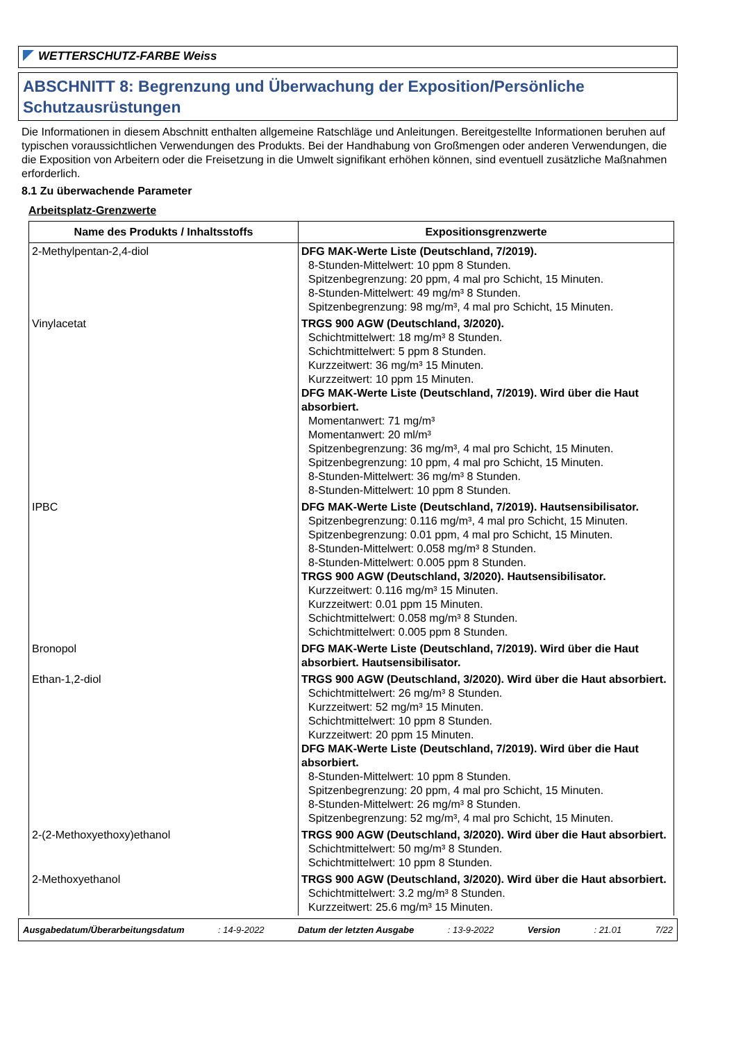WETTERSCHUTZ-FARBE Weiss
ABSCHNITT 8: Begrenzung und Überwachung der Exposition/Persönliche Schutzausrüstungen
Die Informationen in diesem Abschnitt enthalten allgemeine Ratschläge und Anleitungen. Bereitgestellte Informationen beruhen auf typischen voraussichtlichen Verwendungen des Produkts. Bei der Handhabung von Großmengen oder anderen Verwendungen, die die Exposition von Arbeitern oder die Freisetzung in die Umwelt signifikant erhöhen können, sind eventuell zusätzliche Maßnahmen erforderlich.
8.1 Zu überwachende Parameter
Arbeitsplatz-Grenzwerte
| Name des Produkts / Inhaltsstoffs | Expositionsgrenzwerte |
| --- | --- |
| 2-Methylpentan-2,4-diol | DFG MAK-Werte Liste (Deutschland, 7/2019). 8-Stunden-Mittelwert: 10 ppm 8 Stunden. Spitzenbegrenzung: 20 ppm, 4 mal pro Schicht, 15 Minuten. 8-Stunden-Mittelwert: 49 mg/m³ 8 Stunden. Spitzenbegrenzung: 98 mg/m³, 4 mal pro Schicht, 15 Minuten. |
| Vinylacetat | TRGS 900 AGW (Deutschland, 3/2020). Schichtmittelwert: 18 mg/m³ 8 Stunden. Schichtmittelwert: 5 ppm 8 Stunden. Kurzzeitwert: 36 mg/m³ 15 Minuten. Kurzzeitwert: 10 ppm 15 Minuten. DFG MAK-Werte Liste (Deutschland, 7/2019). Wird über die Haut absorbiert. Momentanwert: 71 mg/m³ Momentanwert: 20 ml/m³ Spitzenbegrenzung: 36 mg/m³, 4 mal pro Schicht, 15 Minuten. Spitzenbegrenzung: 10 ppm, 4 mal pro Schicht, 15 Minuten. 8-Stunden-Mittelwert: 36 mg/m³ 8 Stunden. 8-Stunden-Mittelwert: 10 ppm 8 Stunden. |
| IPBC | DFG MAK-Werte Liste (Deutschland, 7/2019). Hautsensibilisator. Spitzenbegrenzung: 0.116 mg/m³, 4 mal pro Schicht, 15 Minuten. Spitzenbegrenzung: 0.01 ppm, 4 mal pro Schicht, 15 Minuten. 8-Stunden-Mittelwert: 0.058 mg/m³ 8 Stunden. 8-Stunden-Mittelwert: 0.005 ppm 8 Stunden. TRGS 900 AGW (Deutschland, 3/2020). Hautsensibilisator. Kurzzeitwert: 0.116 mg/m³ 15 Minuten. Kurzzeitwert: 0.01 ppm 15 Minuten. Schichtmittelwert: 0.058 mg/m³ 8 Stunden. Schichtmittelwert: 0.005 ppm 8 Stunden. |
| Bronopol | DFG MAK-Werte Liste (Deutschland, 7/2019). Wird über die Haut absorbiert. Hautsensibilisator. |
| Ethan-1,2-diol | TRGS 900 AGW (Deutschland, 3/2020). Wird über die Haut absorbiert. Schichtmittelwert: 26 mg/m³ 8 Stunden. Kurzzeitwert: 52 mg/m³ 15 Minuten. Schichtmittelwert: 10 ppm 8 Stunden. Kurzzeitwert: 20 ppm 15 Minuten. DFG MAK-Werte Liste (Deutschland, 7/2019). Wird über die Haut absorbiert. 8-Stunden-Mittelwert: 10 ppm 8 Stunden. Spitzenbegrenzung: 20 ppm, 4 mal pro Schicht, 15 Minuten. 8-Stunden-Mittelwert: 26 mg/m³ 8 Stunden. Spitzenbegrenzung: 52 mg/m³, 4 mal pro Schicht, 15 Minuten. |
| 2-(2-Methoxyethoxy)ethanol | TRGS 900 AGW (Deutschland, 3/2020). Wird über die Haut absorbiert. Schichtmittelwert: 50 mg/m³ 8 Stunden. Schichtmittelwert: 10 ppm 8 Stunden. |
| 2-Methoxyethanol | TRGS 900 AGW (Deutschland, 3/2020). Wird über die Haut absorbiert. Schichtmittelwert: 3.2 mg/m³ 8 Stunden. Kurzzeitwert: 25.6 mg/m³ 15 Minuten. |
Ausgabedatum/Überarbeitungsdatum : 14-9-2022 Datum der letzten Ausgabe : 13-9-2022 Version : 21.01 7/22